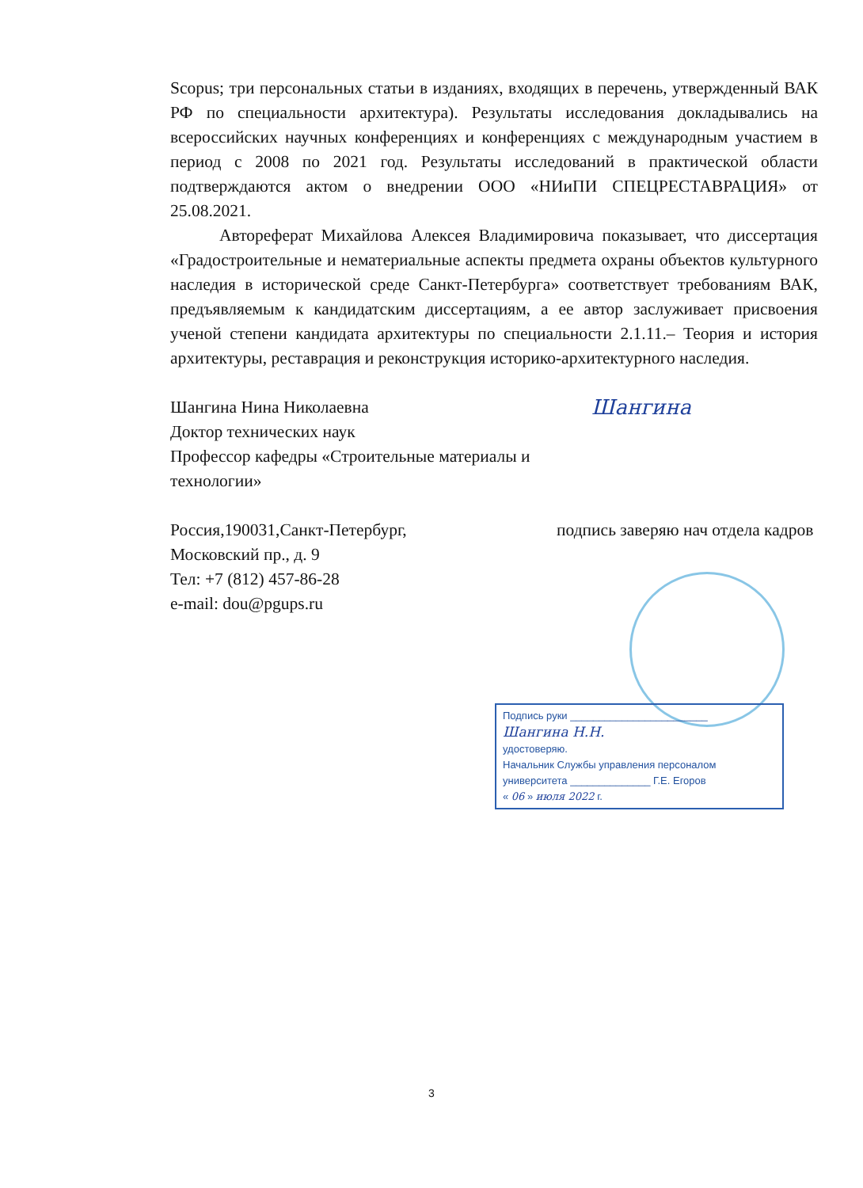Scopus; три персональных статьи в изданиях, входящих в перечень, утвержденный ВАК РФ по специальности архитектура). Результаты исследования докладывались на всероссийских научных конференциях и конференциях с международным участием в период с 2008 по 2021 год. Результаты исследований в практической области подтверждаются актом о внедрении ООО «НИиПИ СПЕЦРЕСТАВРАЦИЯ» от 25.08.2021.
Автореферат Михайлова Алексея Владимировича показывает, что диссертация «Градостроительные и нематериальные аспекты предмета охраны объектов культурного наследия в исторической среде Санкт-Петербурга» соответствует требованиям ВАК, предъявляемым к кандидатским диссертациям, а ее автор заслуживает присвоения ученой степени кандидата архитектуры по специальности 2.1.11.– Теория и история архитектуры, реставрация и реконструкция историко-архитектурного наследия.
Шангина Нина Николаевна
Доктор технических наук
Профессор кафедры «Строительные материалы и технологии»
Шангина
Россия,190031,Санкт-Петербург,
Московский пр., д. 9
Тел: +7 (812) 457-86-28
e-mail: dou@pgups.ru
подпись заверяю нач отдела кадров
Подпись руки ________________________
Шангина Н.Н.
удостоверяю.
Начальник Службы управления персоналом
университета ______________ Г.Е. Егоров
« 06 » июля 2022 г.
3